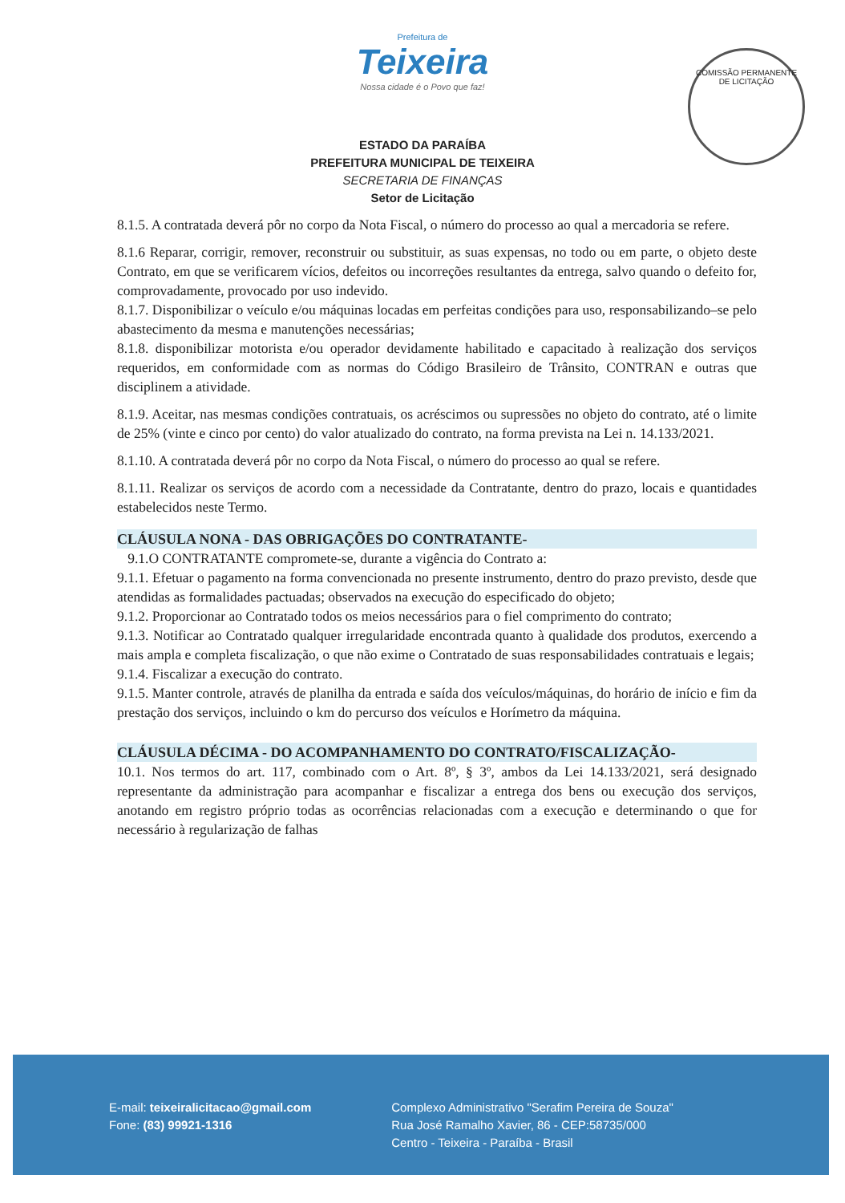COMISSÃO PERMANENTE DE LICITAÇÃO
Prefeitura de
Teixeira
Nossa cidade é o Povo que faz!
ESTADO DA PARAÍBA
PREFEITURA MUNICIPAL DE TEIXEIRA
SECRETARIA DE FINANÇAS
Setor de Licitação
8.1.5. A contratada deverá pôr no corpo da Nota Fiscal, o número do processo ao qual a mercadoria se refere.
8.1.6 Reparar, corrigir, remover, reconstruir ou substituir, as suas expensas, no todo ou em parte, o objeto deste Contrato, em que se verificarem vícios, defeitos ou incorreções resultantes da entrega, salvo quando o defeito for, comprovadamente, provocado por uso indevido.
8.1.7. Disponibilizar o veículo e/ou máquinas locadas em perfeitas condições para uso, responsabilizando–se pelo abastecimento da mesma e manutenções necessárias;
8.1.8. disponibilizar motorista e/ou operador devidamente habilitado e capacitado à realização dos serviços requeridos, em conformidade com as normas do Código Brasileiro de Trânsito, CONTRAN e outras que disciplinem a atividade.
8.1.9. Aceitar, nas mesmas condições contratuais, os acréscimos ou supressões no objeto do contrato, até o limite de 25% (vinte e cinco por cento) do valor atualizado do contrato, na forma prevista na Lei n. 14.133/2021.
8.1.10. A contratada deverá pôr no corpo da Nota Fiscal, o número do processo ao qual se refere.
8.1.11. Realizar os serviços de acordo com a necessidade da Contratante, dentro do prazo, locais e quantidades estabelecidos neste Termo.
CLÁUSULA NONA - DAS OBRIGAÇÕES DO CONTRATANTE-
9.1.O CONTRATANTE compromete-se, durante a vigência do Contrato a:
9.1.1. Efetuar o pagamento na forma convencionada no presente instrumento, dentro do prazo previsto, desde que atendidas as formalidades pactuadas; observados na execução do especificado do objeto;
9.1.2. Proporcionar ao Contratado todos os meios necessários para o fiel comprimento do contrato;
9.1.3. Notificar ao Contratado qualquer irregularidade encontrada quanto à qualidade dos produtos, exercendo a mais ampla e completa fiscalização, o que não exime o Contratado de suas responsabilidades contratuais e legais;
9.1.4. Fiscalizar a execução do contrato.
9.1.5. Manter controle, através de planilha da entrada e saída dos veículos/máquinas, do horário de início e fim da prestação dos serviços, incluindo o km do percurso dos veículos e Horímetro da máquina.
CLÁUSULA DÉCIMA - DO ACOMPANHAMENTO DO CONTRATO/FISCALIZAÇÃO-
10.1. Nos termos do art. 117, combinado com o Art. 8º, § 3º, ambos da Lei 14.133/2021, será designado representante da administração para acompanhar e fiscalizar a entrega dos bens ou execução dos serviços, anotando em registro próprio todas as ocorrências relacionadas com a execução e determinando o que for necessário à regularização de falhas
E-mail: teixeiralicitacao@gmail.com
Fone: (83) 99921-1316
Complexo Administrativo "Serafim Pereira de Souza"
Rua José Ramalho Xavier, 86 - CEP:58735/000
Centro - Teixeira - Paraíba - Brasil